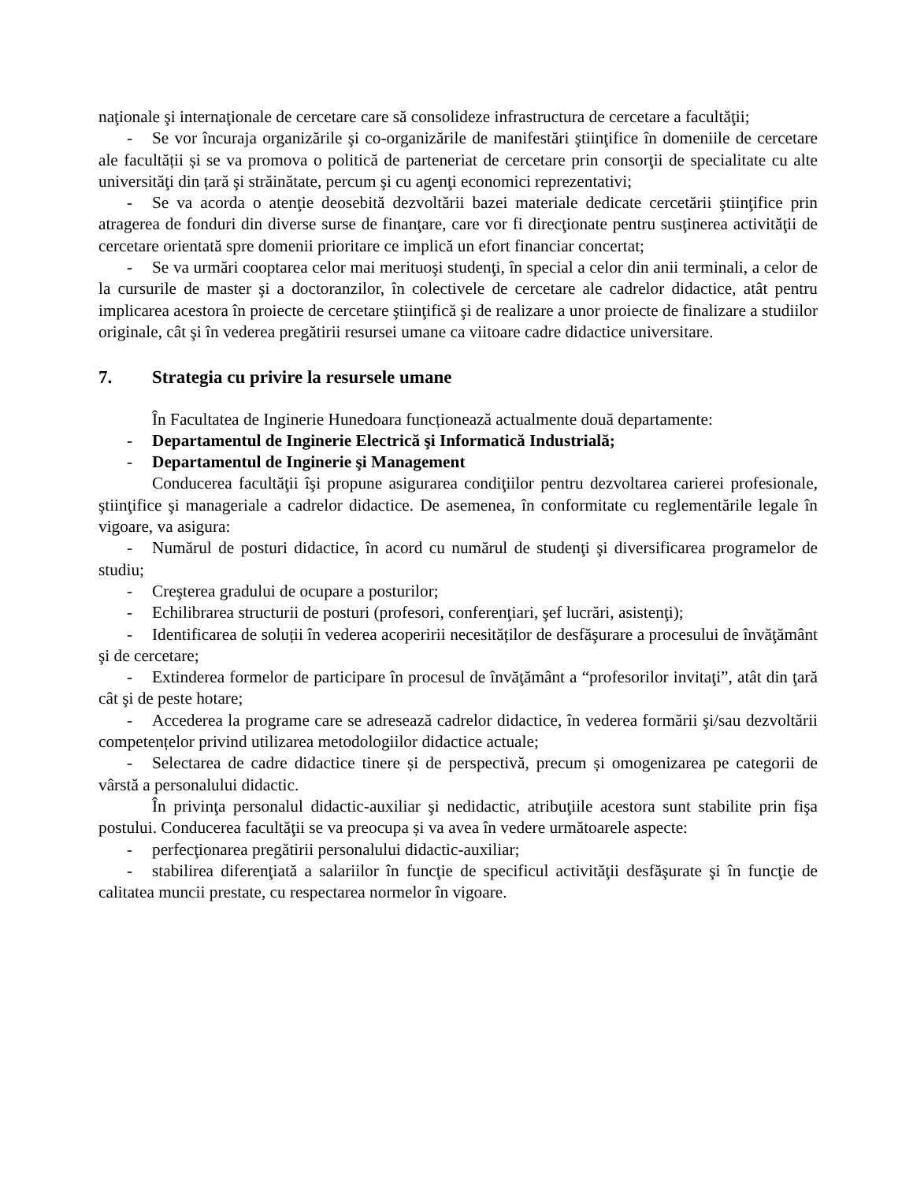naţionale şi internaţionale de cercetare care să consolideze infrastructura de cercetare a facultăţii;
- Se vor încuraja organizările şi co-organizările de manifestări ştiinţifice în domeniile de cercetare ale facultății și se va promova o politică de parteneriat de cercetare prin consorţii de specialitate cu alte universităţi din țară şi străinătate, percum şi cu agenţi economici reprezentativi;
- Se va acorda o atenţie deosebită dezvoltării bazei materiale dedicate cercetării ştiinţifice prin atragerea de fonduri din diverse surse de finanţare, care vor fi direcţionate pentru susţinerea activităţii de cercetare orientată spre domenii prioritare ce implică un efort financiar concertat;
- Se va urmări cooptarea celor mai merituoşi studenţi, în special a celor din anii terminali, a celor de la cursurile de master şi a doctoranzilor, în colectivele de cercetare ale cadrelor didactice, atât pentru implicarea acestora în proiecte de cercetare ştiinţifică şi de realizare a unor proiecte de finalizare a studiilor originale, cât şi în vederea pregătirii resursei umane ca viitoare cadre didactice universitare.
7. Strategia cu privire la resursele umane
În Facultatea de Inginerie Hunedoara funcționează actualmente două departamente:
- Departamentul de Inginerie Electrică şi Informatică Industrială;
- Departamentul de Inginerie şi Management
Conducerea facultăţii îşi propune asigurarea condiţiilor pentru dezvoltarea carierei profesionale, ştiinţifice şi manageriale a cadrelor didactice. De asemenea, în conformitate cu reglementările legale în vigoare, va asigura:
- Numărul de posturi didactice, în acord cu numărul de studenţi şi diversificarea programelor de studiu;
- Creşterea gradului de ocupare a posturilor;
- Echilibrarea structurii de posturi (profesori, conferenţiari, şef lucrări, asistenţi);
- Identificarea de soluții în vederea acoperirii necesităților de desfăşurare a procesului de învăţământ şi de cercetare;
- Extinderea formelor de participare în procesul de învăţământ a “profesorilor invitaţi”, atât din ţară cât şi de peste hotare;
- Accederea la programe care se adresează cadrelor didactice, în vederea formării şi/sau dezvoltării competențelor privind utilizarea metodologiilor didactice actuale;
- Selectarea de cadre didactice tinere și de perspectivă, precum și omogenizarea pe categorii de vârstă a personalului didactic.
În privinţa personalul didactic-auxiliar şi nedidactic, atribuţiile acestora sunt stabilite prin fişa postului. Conducerea facultăţii se va preocupa și va avea în vedere următoarele aspecte:
- perfecţionarea pregătirii personalului didactic-auxiliar;
- stabilirea diferenţiată a salariilor în funcţie de specificul activităţii desfăşurate şi în funcţie de calitatea muncii prestate, cu respectarea normelor în vigoare.